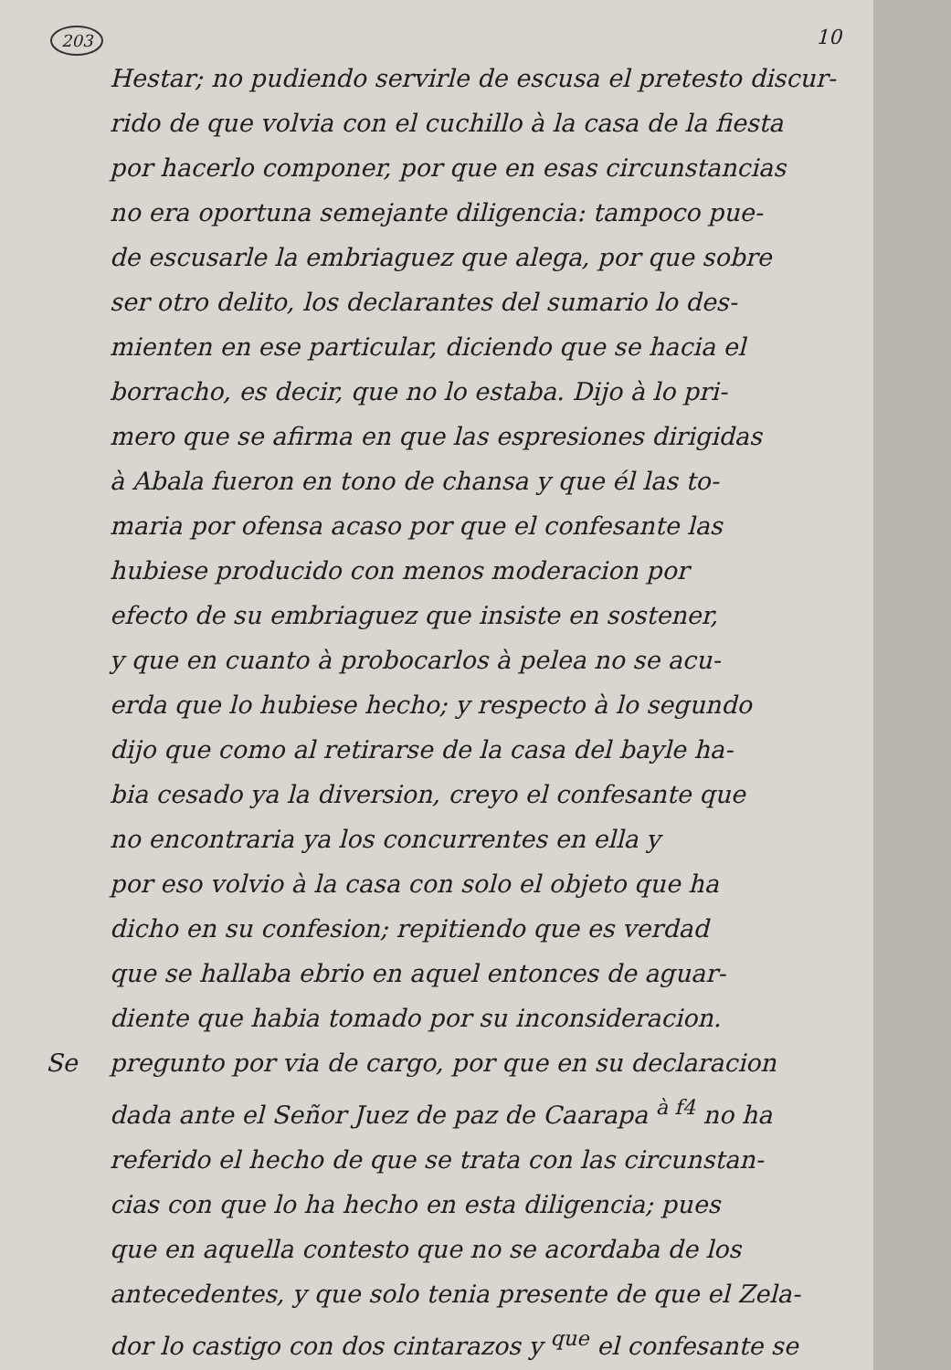203 10
Hestar; no pudiendo servirle de escusa el pretesto discur-
rido de que volvia con el cuchillo à la casa de la fiesta
por hacerlo componer, por que en esas circunstancias
no era oportuna semejante diligencia: tampoco pue-
de escusarle la embriaguez que alega, por que sobre
ser otro delito, los declarantes del sumario lo des-
mienten en ese particular, diciendo que se hacia el
borracho, es decir, que no lo estaba. Dijo à lo pri-
mero que se afirma en que las espresiones dirigidas
à Abala fueron en tono de chansa y que él las to-
maria por ofensa acaso por que el confesante las
hubiese producido con menos moderacion por
efecto de su embriaguez que insiste en sostener,
y que en cuanto à probocarlos à pelea no se acu-
erda que lo hubiese hecho; y respecto à lo segundo
dijo que como al retirarse de la casa del bayle ha-
bia cesado ya la diversion, creyo el confesante que
no encontraria ya los concurrentes en ella y
por eso volvio à la casa con solo el objeto que ha
dicho en su confesion; repitiendo que es verdad
que se hallaba ebrio en aquel entonces de aguar-
diente que habia tomado por su inconsideracion.
Se pregunto por via de cargo, por que en su declaracion
dada ante el Señor Juez de paz de Caarapa <sup>à f4</sup> no ha
referido el hecho de que se trata con las circunstan-
cias con que lo ha hecho en esta diligencia; pues
que en aquella contesto que no se acordaba de los
antecedentes, y que solo tenia presente de que el Zela-
dor lo castigo con dos cintarazos y <sup>que</sup> el confesante se